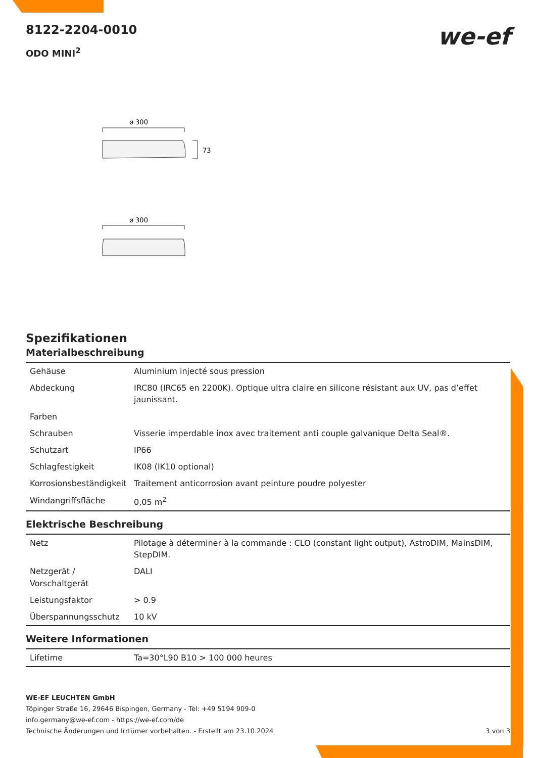8122-2204-0010
ODO MINI<sup>2</sup>
we-ef
ø 300
73
ø 300
Spezifikationen
Materialbeschreibung
| Gehäuse | Aluminium injecté sous pression |
| Abdeckung | IRC80 (IRC65 en 2200K). Optique ultra claire en silicone résistant aux UV, pas d’effet jaunissant. |
| Farben | |
| Schrauben | Visserie imperdable inox avec traitement anti couple galvanique Delta Seal®. |
| Schutzart | IP66 |
| Schlagfestigkeit | IK08 (IK10 optional) |
| Korrosionsbeständigkeit | Traitement anticorrosion avant peinture poudre polyester |
| Windangriffsfläche | 0,05 m<sup>2</sup> |
Elektrische Beschreibung
| Netz | Pilotage à déterminer à la commande : CLO (constant light output), AstroDIM, MainsDIM, StepDIM. |
| Netzgerät / Vorschaltgerät | DALI |
| Leistungsfaktor | > 0.9 |
| Überspannungsschutz | 10 kV |
Weitere Informationen
| Lifetime | Ta=30°L90 B10 > 100 000 heures |
WE-EF LEUCHTEN GmbH
Töpinger Straße 16, 29646 Bispingen, Germany - Tel: +49 5194 909-0
info.germany@we-ef.com - https://we-ef.com/de
Technische Änderungen und Irrtümer vorbehalten. - Erstellt am 23.10.2024 3 von 3